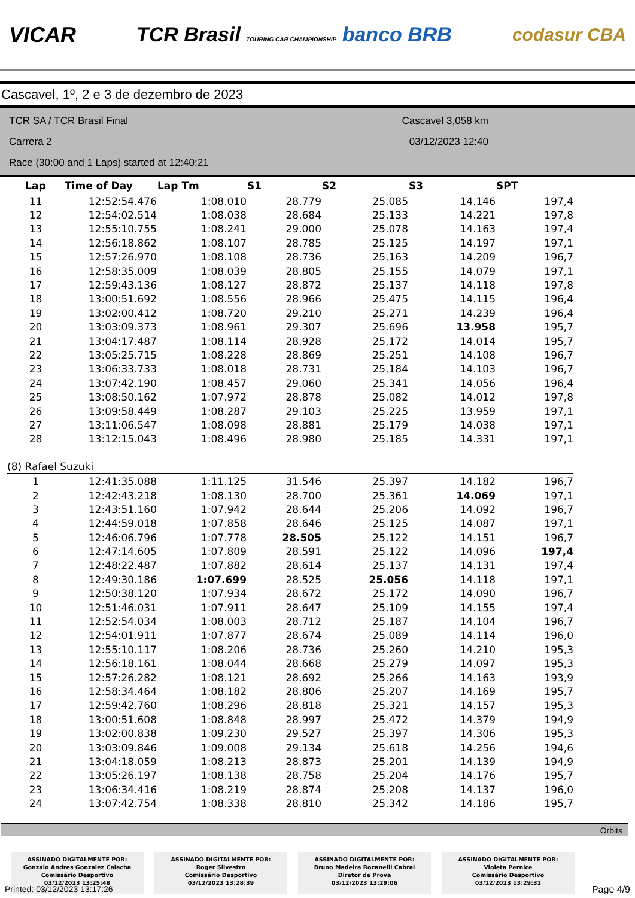VICAR TCR Brasil TOURING CAR CHAMPIONSHIP banco BRB codasur CBA
Cascavel, 1º, 2 e 3 de dezembro de 2023
TCR SA / TCR Brasil Final
Carrera 2
Race (30:00 and 1 Laps) started at 12:40:21
Cascavel 3,058 km
03/12/2023 12:40
| Lap | Time of Day | Lap Tm | S1 | S2 | S3 | SPT |
| --- | --- | --- | --- | --- | --- | --- |
| 11 | 12:52:54.476 | 1:08.010 | 28.779 | 25.085 | 14.146 | 197,4 |
| 12 | 12:54:02.514 | 1:08.038 | 28.684 | 25.133 | 14.221 | 197,8 |
| 13 | 12:55:10.755 | 1:08.241 | 29.000 | 25.078 | 14.163 | 197,4 |
| 14 | 12:56:18.862 | 1:08.107 | 28.785 | 25.125 | 14.197 | 197,1 |
| 15 | 12:57:26.970 | 1:08.108 | 28.736 | 25.163 | 14.209 | 196,7 |
| 16 | 12:58:35.009 | 1:08.039 | 28.805 | 25.155 | 14.079 | 197,1 |
| 17 | 12:59:43.136 | 1:08.127 | 28.872 | 25.137 | 14.118 | 197,8 |
| 18 | 13:00:51.692 | 1:08.556 | 28.966 | 25.475 | 14.115 | 196,4 |
| 19 | 13:02:00.412 | 1:08.720 | 29.210 | 25.271 | 14.239 | 196,4 |
| 20 | 13:03:09.373 | 1:08.961 | 29.307 | 25.696 | 13.958 | 195,7 |
| 21 | 13:04:17.487 | 1:08.114 | 28.928 | 25.172 | 14.014 | 195,7 |
| 22 | 13:05:25.715 | 1:08.228 | 28.869 | 25.251 | 14.108 | 196,7 |
| 23 | 13:06:33.733 | 1:08.018 | 28.731 | 25.184 | 14.103 | 196,7 |
| 24 | 13:07:42.190 | 1:08.457 | 29.060 | 25.341 | 14.056 | 196,4 |
| 25 | 13:08:50.162 | 1:07.972 | 28.878 | 25.082 | 14.012 | 197,8 |
| 26 | 13:09:58.449 | 1:08.287 | 29.103 | 25.225 | 13.959 | 197,1 |
| 27 | 13:11:06.547 | 1:08.098 | 28.881 | 25.179 | 14.038 | 197,1 |
| 28 | 13:12:15.043 | 1:08.496 | 28.980 | 25.185 | 14.331 | 197,1 |
| (8) Rafael Suzuki | | | | | | |
| 1 | 12:41:35.088 | 1:11.125 | 31.546 | 25.397 | 14.182 | 196,7 |
| 2 | 12:42:43.218 | 1:08.130 | 28.700 | 25.361 | 14.069 | 197,1 |
| 3 | 12:43:51.160 | 1:07.942 | 28.644 | 25.206 | 14.092 | 196,7 |
| 4 | 12:44:59.018 | 1:07.858 | 28.646 | 25.125 | 14.087 | 197,1 |
| 5 | 12:46:06.796 | 1:07.778 | 28.505 | 25.122 | 14.151 | 196,7 |
| 6 | 12:47:14.605 | 1:07.809 | 28.591 | 25.122 | 14.096 | 197,4 |
| 7 | 12:48:22.487 | 1:07.882 | 28.614 | 25.137 | 14.131 | 197,4 |
| 8 | 12:49:30.186 | 1:07.699 | 28.525 | 25.056 | 14.118 | 197,1 |
| 9 | 12:50:38.120 | 1:07.934 | 28.672 | 25.172 | 14.090 | 196,7 |
| 10 | 12:51:46.031 | 1:07.911 | 28.647 | 25.109 | 14.155 | 197,4 |
| 11 | 12:52:54.034 | 1:08.003 | 28.712 | 25.187 | 14.104 | 196,7 |
| 12 | 12:54:01.911 | 1:07.877 | 28.674 | 25.089 | 14.114 | 196,0 |
| 13 | 12:55:10.117 | 1:08.206 | 28.736 | 25.260 | 14.210 | 195,3 |
| 14 | 12:56:18.161 | 1:08.044 | 28.668 | 25.279 | 14.097 | 195,3 |
| 15 | 12:57:26.282 | 1:08.121 | 28.692 | 25.266 | 14.163 | 193,9 |
| 16 | 12:58:34.464 | 1:08.182 | 28.806 | 25.207 | 14.169 | 195,7 |
| 17 | 12:59:42.760 | 1:08.296 | 28.818 | 25.321 | 14.157 | 195,3 |
| 18 | 13:00:51.608 | 1:08.848 | 28.997 | 25.472 | 14.379 | 194,9 |
| 19 | 13:02:00.838 | 1:09.230 | 29.527 | 25.397 | 14.306 | 195,3 |
| 20 | 13:03:09.846 | 1:09.008 | 29.134 | 25.618 | 14.256 | 194,6 |
| 21 | 13:04:18.059 | 1:08.213 | 28.873 | 25.201 | 14.139 | 194,9 |
| 22 | 13:05:26.197 | 1:08.138 | 28.758 | 25.204 | 14.176 | 195,7 |
| 23 | 13:06:34.416 | 1:08.219 | 28.874 | 25.208 | 14.137 | 196,0 |
| 24 | 13:07:42.754 | 1:08.338 | 28.810 | 25.342 | 14.186 | 195,7 |
Orbits
ASSINADO DIGITALMENTE POR:
Gonzalo Andres Gonzalez Calacha
Comissário Desportivo
03/12/2023 13:25:48
ASSINADO DIGITALMENTE POR:
Roger Silvestro
Comissário Desportivo
03/12/2023 13:28:39
ASSINADO DIGITALMENTE POR:
Bruno Madeira Rozanelli Cabral
Diretor de Prova
03/12/2023 13:29:06
ASSINADO DIGITALMENTE POR:
Violeta Pernice
Comissário Desportivo
03/12/2023 13:29:31
Printed: 03/12/2023 13:17:26 Page 4/9